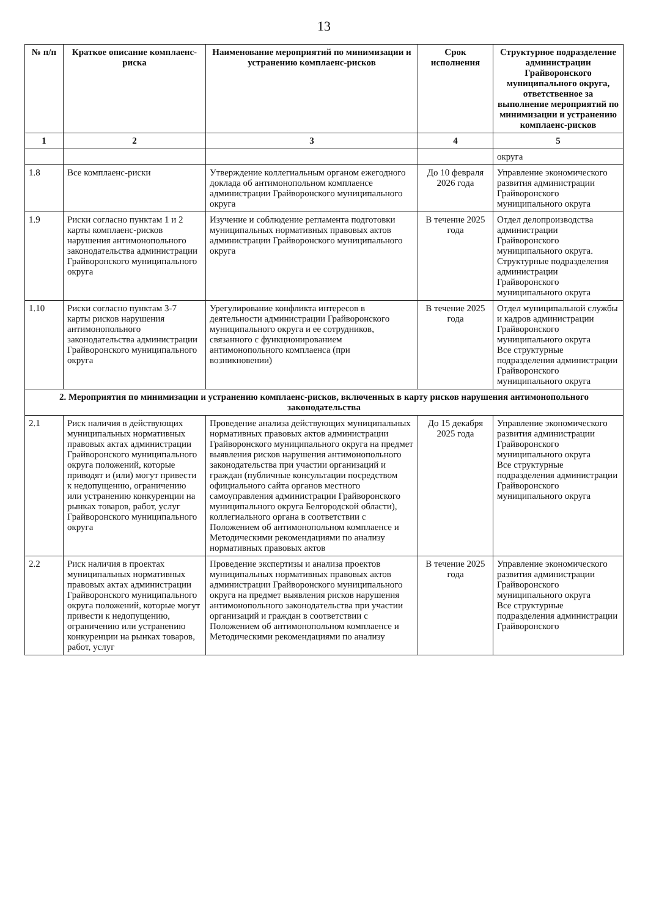13
| № п/п | Краткое описание комплаенс-риска | Наименование мероприятий по минимизации и устранению комплаенс-рисков | Срок исполнения | Структурное подразделение администрации Грайворонского муниципального округа, ответственное за выполнение мероприятий по минимизации и устранению комплаенс-рисков |
| --- | --- | --- | --- | --- |
| 1 | 2 | 3 | 4 | 5 |
| | | | | округа |
| 1.8 | Все комплаенс-риски | Утверждение коллегиальным органом ежегодного доклада об антимонопольном комплаенсе администрации Грайворонского муниципального округа | До 10 февраля 2026 года | Управление экономического развития администрации Грайворонского муниципального округа |
| 1.9 | Риски согласно пунктам 1 и 2 карты комплаенс-рисков нарушения антимонопольного законодательства администрации Грайворонского муниципального округа | Изучение и соблюдение регламента подготовки муниципальных нормативных правовых актов администрации Грайворонского муниципального округа | В течение 2025 года | Отдел делопроизводства администрации Грайворонского муниципального округа. Структурные подразделения администрации Грайворонского муниципального округа |
| 1.10 | Риски согласно пунктам 3-7 карты рисков нарушения антимонопольного законодательства администрации Грайворонского муниципального округа | Урегулирование конфликта интересов в деятельности администрации Грайворонского муниципального округа и ее сотрудников, связанного с функционированием антимонопольного комплаенса (при возникновении) | В течение 2025 года | Отдел муниципальной службы и кадров администрации Грайворонского муниципального округа Все структурные подразделения администрации Грайворонского муниципального округа |
| 2. Мероприятия по минимизации и устранению комплаенс-рисков, включенных в карту рисков нарушения антимонопольного законодательства | | | | |
| 2.1 | Риск наличия в действующих муниципальных нормативных правовых актах администрации Грайворонского муниципального округа положений, которые приводят и (или) могут привести к недопущению, ограничению или устранению конкуренции на рынках товаров, работ, услуг Грайворонского муниципального округа | Проведение анализа действующих муниципальных нормативных правовых актов администрации Грайворонского муниципального округа на предмет выявления рисков нарушения антимонопольного законодательства при участии организаций и граждан (публичные консультации посредством официального сайта органов местного самоуправления администрации Грайворонского муниципального округа Белгородской области), коллегиального органа в соответствии с Положением об антимонопольном комплаенсе и Методическими рекомендациями по анализу нормативных правовых актов | До 15 декабря 2025 года | Управление экономического развития администрации Грайворонского муниципального округа Все структурные подразделения администрации Грайворонского муниципального округа |
| 2.2 | Риск наличия в проектах муниципальных нормативных правовых актах администрации Грайворонского муниципального округа положений, которые могут привести к недопущению, ограничению или устранению конкуренции на рынках товаров, работ, услуг | Проведение экспертизы и анализа проектов муниципальных нормативных правовых актов администрации Грайворонского муниципального округа на предмет выявления рисков нарушения антимонопольного законодательства при участии организаций и граждан в соответствии с Положением об антимонопольном комплаенсе и Методическими рекомендациями по анализу | В течение 2025 года | Управление экономического развития администрации Грайворонского муниципального округа Все структурные подразделения администрации Грайворонского |